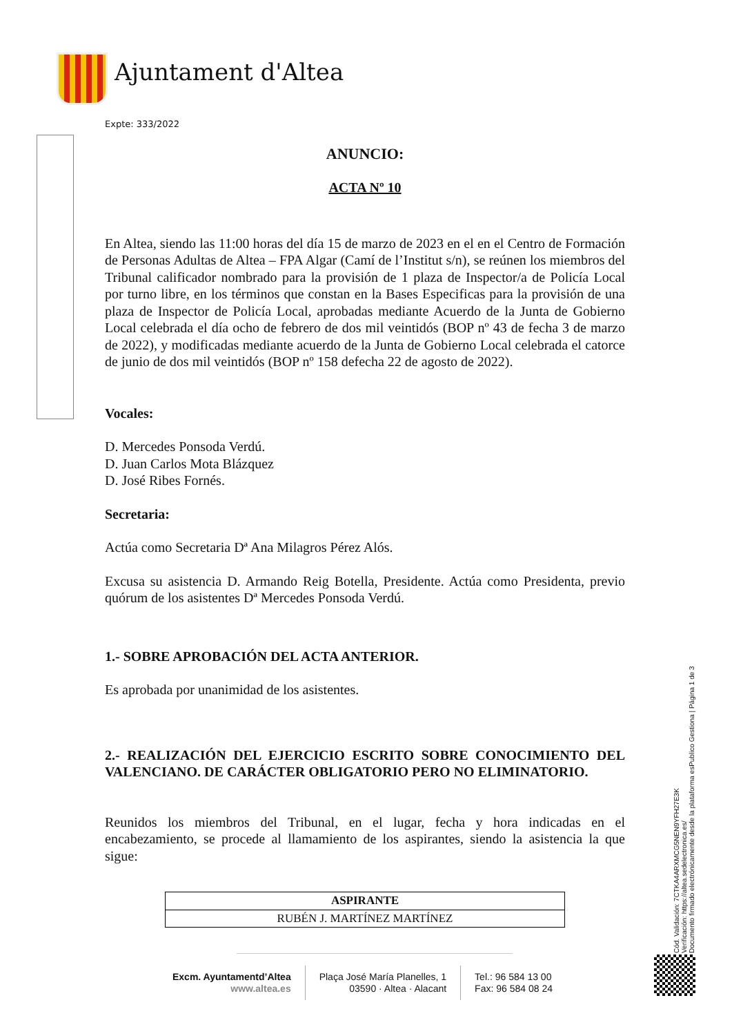Ajuntament d'Altea
Expte: 333/2022
ANUNCIO:
ACTA Nº 10
En Altea, siendo las 11:00 horas del día 15 de marzo de 2023 en el en el Centro de Formación de Personas Adultas de Altea – FPA Algar (Camí de l’Institut s/n), se reúnen los miembros del Tribunal calificador nombrado para la provisión de 1 plaza de Inspector/a de Policía Local por turno libre, en los términos que constan en la Bases Especificas para la provisión de una plaza de Inspector de Policía Local, aprobadas mediante Acuerdo de la Junta de Gobierno Local celebrada el día ocho de febrero de dos mil veintidós (BOP nº 43 de fecha 3 de marzo de 2022), y modificadas mediante acuerdo de la Junta de Gobierno Local celebrada el catorce de junio de dos mil veintidós (BOP nº 158 defecha 22 de agosto de 2022).
Vocales:
D. Mercedes Ponsoda Verdú.
D. Juan Carlos Mota Blázquez
D. José Ribes Fornés.
Secretaria:
Actúa como Secretaria Dª Ana Milagros Pérez Alós.
Excusa su asistencia D. Armando Reig Botella, Presidente. Actúa como Presidenta, previo quórum de los asistentes Dª Mercedes Ponsoda Verdú.
1.- SOBRE APROBACIÓN DEL ACTA ANTERIOR.
Es aprobada por unanimidad de los asistentes.
2.- REALIZACIÓN DEL EJERCICIO ESCRITO SOBRE CONOCIMIENTO DEL VALENCIANO. DE CARÁCTER OBLIGATORIO PERO NO ELIMINATORIO.
Reunidos los miembros del Tribunal, en el lugar, fecha y hora indicadas en el encabezamiento, se procede al llamamiento de los aspirantes, siendo la asistencia la que sigue:
| ASPIRANTE |
| --- |
| RUBÉN J. MARTÍNEZ MARTÍNEZ |
Excm. Ayuntamentd’Altea
www.altea.es
Plaça José María Planelles, 1
03590 · Altea · Alacant
Tel.: 96 584 13 00
Fax: 96 584 08 24
Cód. Validación: 7CTKA4ARXMCG5NEN9YFH27E3K
Verificación: https://altea.sedelectronica.es/
Documento firmado electrónicamente desde la plataforma esPublico Gestiona | Página 1 de 3